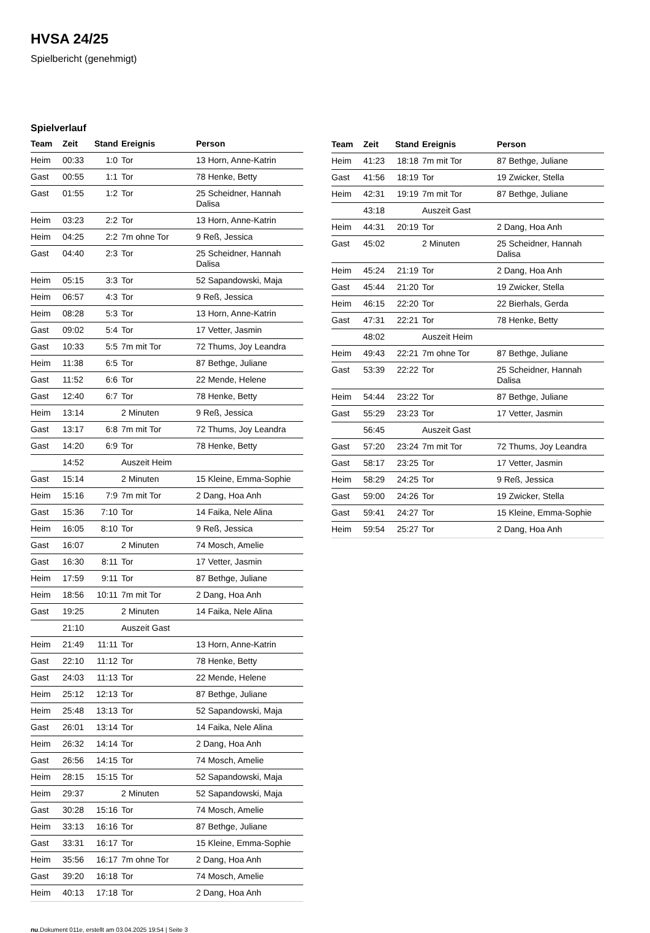HVSA 24/25
Spielbericht (genehmigt)
Spielverlauf
| Team | Zeit | Stand | Ereignis | Person |
| --- | --- | --- | --- | --- |
| Heim | 00:33 | 1:0 | Tor | 13 Horn, Anne-Katrin |
| Gast | 00:55 | 1:1 | Tor | 78 Henke, Betty |
| Gast | 01:55 | 1:2 | Tor | 25 Scheidner, Hannah Dalisa |
| Heim | 03:23 | 2:2 | Tor | 13 Horn, Anne-Katrin |
| Heim | 04:25 | 2:2 | 7m ohne Tor | 9 Reß, Jessica |
| Gast | 04:40 | 2:3 | Tor | 25 Scheidner, Hannah Dalisa |
| Heim | 05:15 | 3:3 | Tor | 52 Sapandowski, Maja |
| Heim | 06:57 | 4:3 | Tor | 9 Reß, Jessica |
| Heim | 08:28 | 5:3 | Tor | 13 Horn, Anne-Katrin |
| Gast | 09:02 | 5:4 | Tor | 17 Vetter, Jasmin |
| Gast | 10:33 | 5:5 | 7m mit Tor | 72 Thums, Joy Leandra |
| Heim | 11:38 | 6:5 | Tor | 87 Bethge, Juliane |
| Gast | 11:52 | 6:6 | Tor | 22 Mende, Helene |
| Gast | 12:40 | 6:7 | Tor | 78 Henke, Betty |
| Heim | 13:14 | | 2 Minuten | 9 Reß, Jessica |
| Gast | 13:17 | 6:8 | 7m mit Tor | 72 Thums, Joy Leandra |
| Gast | 14:20 | 6:9 | Tor | 78 Henke, Betty |
| | 14:52 | | Auszeit Heim | |
| Gast | 15:14 | | 2 Minuten | 15 Kleine, Emma-Sophie |
| Heim | 15:16 | 7:9 | 7m mit Tor | 2 Dang, Hoa Anh |
| Gast | 15:36 | 7:10 | Tor | 14 Faika, Nele Alina |
| Heim | 16:05 | 8:10 | Tor | 9 Reß, Jessica |
| Gast | 16:07 | | 2 Minuten | 74 Mosch, Amelie |
| Gast | 16:30 | 8:11 | Tor | 17 Vetter, Jasmin |
| Heim | 17:59 | 9:11 | Tor | 87 Bethge, Juliane |
| Heim | 18:56 | 10:11 | 7m mit Tor | 2 Dang, Hoa Anh |
| Gast | 19:25 | | 2 Minuten | 14 Faika, Nele Alina |
| | 21:10 | | Auszeit Gast | |
| Heim | 21:49 | 11:11 | Tor | 13 Horn, Anne-Katrin |
| Gast | 22:10 | 11:12 | Tor | 78 Henke, Betty |
| Gast | 24:03 | 11:13 | Tor | 22 Mende, Helene |
| Heim | 25:12 | 12:13 | Tor | 87 Bethge, Juliane |
| Heim | 25:48 | 13:13 | Tor | 52 Sapandowski, Maja |
| Gast | 26:01 | 13:14 | Tor | 14 Faika, Nele Alina |
| Heim | 26:32 | 14:14 | Tor | 2 Dang, Hoa Anh |
| Gast | 26:56 | 14:15 | Tor | 74 Mosch, Amelie |
| Heim | 28:15 | 15:15 | Tor | 52 Sapandowski, Maja |
| Heim | 29:37 | | 2 Minuten | 52 Sapandowski, Maja |
| Gast | 30:28 | 15:16 | Tor | 74 Mosch, Amelie |
| Heim | 33:13 | 16:16 | Tor | 87 Bethge, Juliane |
| Gast | 33:31 | 16:17 | Tor | 15 Kleine, Emma-Sophie |
| Heim | 35:56 | 16:17 | 7m ohne Tor | 2 Dang, Hoa Anh |
| Gast | 39:20 | 16:18 | Tor | 74 Mosch, Amelie |
| Heim | 40:13 | 17:18 | Tor | 2 Dang, Hoa Anh |
| Team | Zeit | Stand | Ereignis | Person |
| --- | --- | --- | --- | --- |
| Heim | 41:23 | 18:18 | 7m mit Tor | 87 Bethge, Juliane |
| Gast | 41:56 | 18:19 | Tor | 19 Zwicker, Stella |
| Heim | 42:31 | 19:19 | 7m mit Tor | 87 Bethge, Juliane |
| | 43:18 | | Auszeit Gast | |
| Heim | 44:31 | 20:19 | Tor | 2 Dang, Hoa Anh |
| Gast | 45:02 | | 2 Minuten | 25 Scheidner, Hannah Dalisa |
| Heim | 45:24 | 21:19 | Tor | 2 Dang, Hoa Anh |
| Gast | 45:44 | 21:20 | Tor | 19 Zwicker, Stella |
| Heim | 46:15 | 22:20 | Tor | 22 Bierhals, Gerda |
| Gast | 47:31 | 22:21 | Tor | 78 Henke, Betty |
| | 48:02 | | Auszeit Heim | |
| Heim | 49:43 | 22:21 | 7m ohne Tor | 87 Bethge, Juliane |
| Gast | 53:39 | 22:22 | Tor | 25 Scheidner, Hannah Dalisa |
| Heim | 54:44 | 23:22 | Tor | 87 Bethge, Juliane |
| Gast | 55:29 | 23:23 | Tor | 17 Vetter, Jasmin |
| | 56:45 | | Auszeit Gast | |
| Gast | 57:20 | 23:24 | 7m mit Tor | 72 Thums, Joy Leandra |
| Gast | 58:17 | 23:25 | Tor | 17 Vetter, Jasmin |
| Heim | 58:29 | 24:25 | Tor | 9 Reß, Jessica |
| Gast | 59:00 | 24:26 | Tor | 19 Zwicker, Stella |
| Gast | 59:41 | 24:27 | Tor | 15 Kleine, Emma-Sophie |
| Heim | 59:54 | 25:27 | Tor | 2 Dang, Hoa Anh |
nu.Dokument 011e, erstellt am 03.04.2025 19:54 | Seite 3